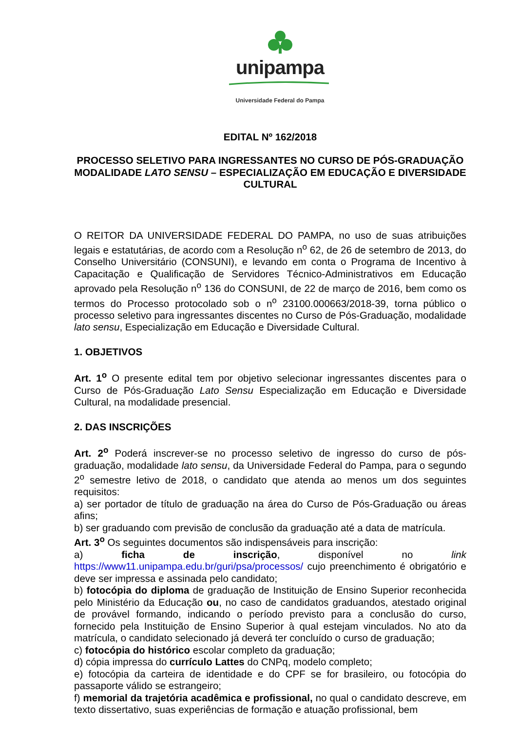unipampa
Universidade Federal do Pampa
EDITAL Nº 162/2018
PROCESSO SELETIVO PARA INGRESSANTES NO CURSO DE PÓS-GRADUAÇÃO MODALIDADE LATO SENSU – ESPECIALIZAÇÃO EM EDUCAÇÃO E DIVERSIDADE CULTURAL
O REITOR DA UNIVERSIDADE FEDERAL DO PAMPA, no uso de suas atribuições legais e estatutárias, de acordo com a Resolução n<sup>o</sup> 62, de 26 de setembro de 2013, do Conselho Universitário (CONSUNI), e levando em conta o Programa de Incentivo à Capacitação e Qualificação de Servidores Técnico-Administrativos em Educação aprovado pela Resolução n<sup>o</sup> 136 do CONSUNI, de 22 de março de 2016, bem como os termos do Processo protocolado sob o n<sup>o</sup> 23100.000663/2018-39, torna público o processo seletivo para ingressantes discentes no Curso de Pós-Graduação, modalidade lato sensu, Especialização em Educação e Diversidade Cultural.
1. OBJETIVOS
Art. 1<sup>o</sup> O presente edital tem por objetivo selecionar ingressantes discentes para o Curso de Pós-Graduação Lato Sensu Especialização em Educação e Diversidade Cultural, na modalidade presencial.
2. DAS INSCRIÇÕES
Art. 2<sup>o</sup> Poderá inscrever-se no processo seletivo de ingresso do curso de pós-graduação, modalidade lato sensu, da Universidade Federal do Pampa, para o segundo 2<sup>o</sup> semestre letivo de 2018, o candidato que atenda ao menos um dos seguintes requisitos:
a) ser portador de título de graduação na área do Curso de Pós-Graduação ou áreas afins;
b) ser graduando com previsão de conclusão da graduação até a data de matrícula.
Art. 3<sup>o</sup> Os seguintes documentos são indispensáveis para inscrição:
a) ficha de inscrição, disponível no link https://www11.unipampa.edu.br/guri/psa/processos/ cujo preenchimento é obrigatório e deve ser impressa e assinada pelo candidato;
b) fotocópia do diploma de graduação de Instituição de Ensino Superior reconhecida pelo Ministério da Educação ou, no caso de candidatos graduandos, atestado original de provável formando, indicando o período previsto para a conclusão do curso, fornecido pela Instituição de Ensino Superior à qual estejam vinculados. No ato da matrícula, o candidato selecionado já deverá ter concluído o curso de graduação;
c) fotocópia do histórico escolar completo da graduação;
d) cópia impressa do currículo Lattes do CNPq, modelo completo;
e) fotocópia da carteira de identidade e do CPF se for brasileiro, ou fotocópia do passaporte válido se estrangeiro;
f) memorial da trajetória acadêmica e profissional, no qual o candidato descreve, em texto dissertativo, suas experiências de formação e atuação profissional, bem